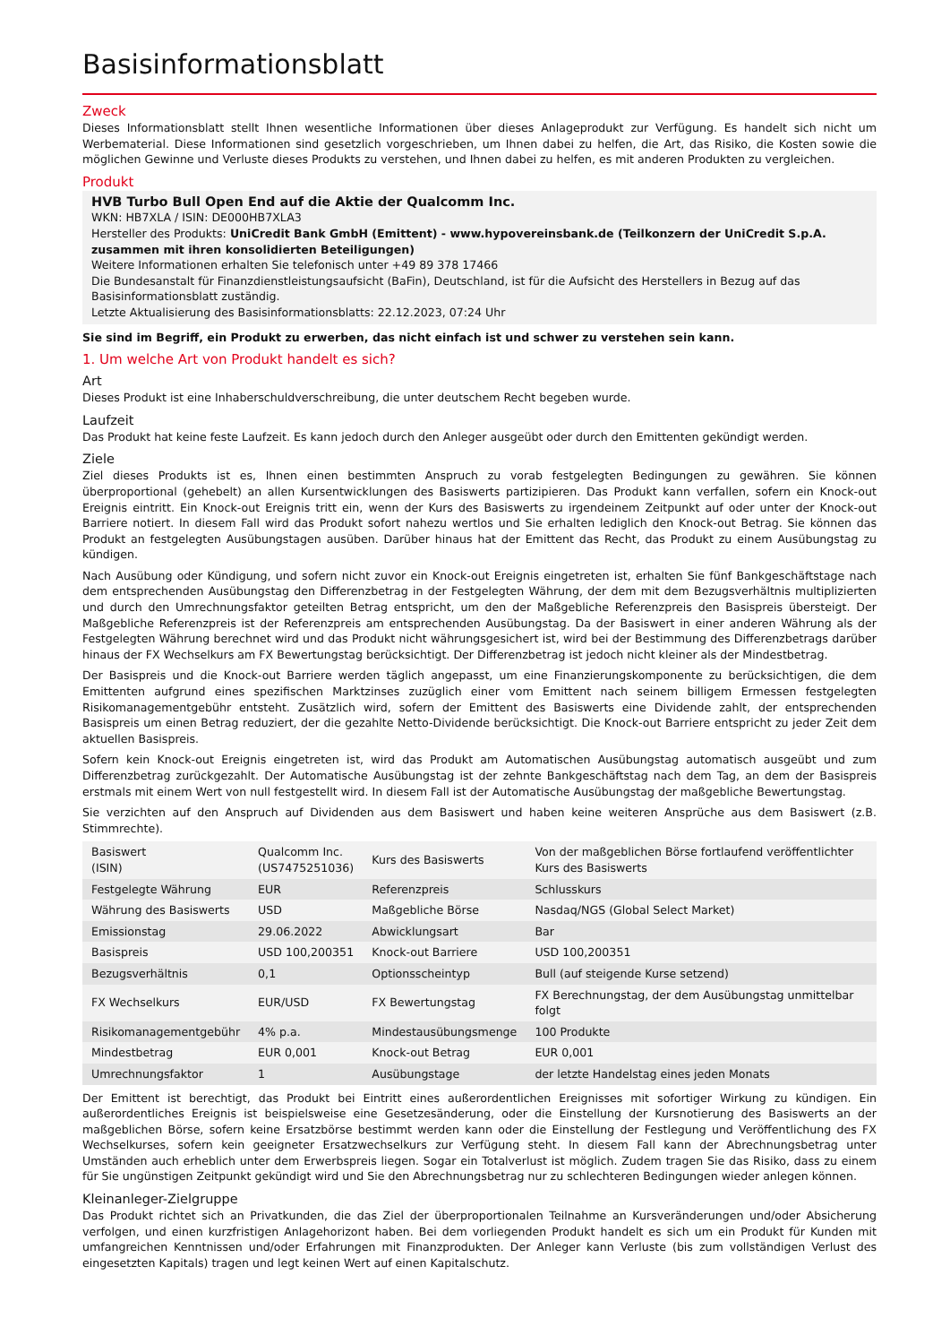Basisinformationsblatt
Zweck
Dieses Informationsblatt stellt Ihnen wesentliche Informationen über dieses Anlageprodukt zur Verfügung. Es handelt sich nicht um Werbematerial. Diese Informationen sind gesetzlich vorgeschrieben, um Ihnen dabei zu helfen, die Art, das Risiko, die Kosten sowie die möglichen Gewinne und Verluste dieses Produkts zu verstehen, und Ihnen dabei zu helfen, es mit anderen Produkten zu vergleichen.
Produkt
HVB Turbo Bull Open End auf die Aktie der Qualcomm Inc.
WKN: HB7XLA / ISIN: DE000HB7XLA3
Hersteller des Produkts: UniCredit Bank GmbH (Emittent) - www.hypovereinsbank.de (Teilkonzern der UniCredit S.p.A. zusammen mit ihren konsolidierten Beteiligungen)
Weitere Informationen erhalten Sie telefonisch unter +49 89 378 17466
Die Bundesanstalt für Finanzdienstleistungsaufsicht (BaFin), Deutschland, ist für die Aufsicht des Herstellers in Bezug auf das Basisinformationsblatt zuständig.
Letzte Aktualisierung des Basisinformationsblatts: 22.12.2023, 07:24 Uhr
Sie sind im Begriff, ein Produkt zu erwerben, das nicht einfach ist und schwer zu verstehen sein kann.
1. Um welche Art von Produkt handelt es sich?
Art
Dieses Produkt ist eine Inhaberschuldverschreibung, die unter deutschem Recht begeben wurde.
Laufzeit
Das Produkt hat keine feste Laufzeit. Es kann jedoch durch den Anleger ausgeübt oder durch den Emittenten gekündigt werden.
Ziele
Ziel dieses Produkts ist es, Ihnen einen bestimmten Anspruch zu vorab festgelegten Bedingungen zu gewähren. Sie können überproportional (gehebelt) an allen Kursentwicklungen des Basiswerts partizipieren. Das Produkt kann verfallen, sofern ein Knock-out Ereignis eintritt. Ein Knock-out Ereignis tritt ein, wenn der Kurs des Basiswerts zu irgendeinem Zeitpunkt auf oder unter der Knock-out Barriere notiert. In diesem Fall wird das Produkt sofort nahezu wertlos und Sie erhalten lediglich den Knock-out Betrag. Sie können das Produkt an festgelegten Ausübungstagen ausüben. Darüber hinaus hat der Emittent das Recht, das Produkt zu einem Ausübungstag zu kündigen.
Nach Ausübung oder Kündigung, und sofern nicht zuvor ein Knock-out Ereignis eingetreten ist, erhalten Sie fünf Bankgeschäftstage nach dem entsprechenden Ausübungstag den Differenzbetrag in der Festgelegten Währung, der dem mit dem Bezugsverhältnis multiplizierten und durch den Umrechnungsfaktor geteilten Betrag entspricht, um den der Maßgebliche Referenzpreis den Basispreis übersteigt. Der Maßgebliche Referenzpreis ist der Referenzpreis am entsprechenden Ausübungstag. Da der Basiswert in einer anderen Währung als der Festgelegten Währung berechnet wird und das Produkt nicht währungsgesichert ist, wird bei der Bestimmung des Differenzbetrags darüber hinaus der FX Wechselkurs am FX Bewertungstag berücksichtigt. Der Differenzbetrag ist jedoch nicht kleiner als der Mindestbetrag.
Der Basispreis und die Knock-out Barriere werden täglich angepasst, um eine Finanzierungskomponente zu berücksichtigen, die dem Emittenten aufgrund eines spezifischen Marktzinses zuzüglich einer vom Emittent nach seinem billigem Ermessen festgelegten Risikomanagementgebühr entsteht. Zusätzlich wird, sofern der Emittent des Basiswerts eine Dividende zahlt, der entsprechenden Basispreis um einen Betrag reduziert, der die gezahlte Netto-Dividende berücksichtigt. Die Knock-out Barriere entspricht zu jeder Zeit dem aktuellen Basispreis.
Sofern kein Knock-out Ereignis eingetreten ist, wird das Produkt am Automatischen Ausübungstag automatisch ausgeübt und zum Differenzbetrag zurückgezahlt. Der Automatische Ausübungstag ist der zehnte Bankgeschäftstag nach dem Tag, an dem der Basispreis erstmals mit einem Wert von null festgestellt wird. In diesem Fall ist der Automatische Ausübungstag der maßgebliche Bewertungstag.
Sie verzichten auf den Anspruch auf Dividenden aus dem Basiswert und haben keine weiteren Ansprüche aus dem Basiswert (z.B. Stimmrechte).
| Basiswert (ISIN) | Qualcomm Inc. (US7475251036) | Kurs des Basiswerts | Von der maßgeblichen Börse fortlaufend veröffentlichter Kurs des Basiswerts |
| Festgelegte Währung | EUR | Referenzpreis | Schlusskurs |
| Währung des Basiswerts | USD | Maßgebliche Börse | Nasdaq/NGS (Global Select Market) |
| Emissionstag | 29.06.2022 | Abwicklungsart | Bar |
| Basispreis | USD 100,200351 | Knock-out Barriere | USD 100,200351 |
| Bezugsverhältnis | 0,1 | Optionsscheintyp | Bull (auf steigende Kurse setzend) |
| FX Wechselkurs | EUR/USD | FX Bewertungstag | FX Berechnungstag, der dem Ausübungstag unmittelbar folgt |
| Risikomanagementgebühr | 4% p.a. | Mindestausübungsmenge | 100 Produkte |
| Mindestbetrag | EUR 0,001 | Knock-out Betrag | EUR 0,001 |
| Umrechnungsfaktor | 1 | Ausübungstage | der letzte Handelstag eines jeden Monats |
Der Emittent ist berechtigt, das Produkt bei Eintritt eines außerordentlichen Ereignisses mit sofortiger Wirkung zu kündigen. Ein außerordentliches Ereignis ist beispielsweise eine Gesetzesänderung, oder die Einstellung der Kursnotierung des Basiswerts an der maßgeblichen Börse, sofern keine Ersatzbörse bestimmt werden kann oder die Einstellung der Festlegung und Veröffentlichung des FX Wechselkurses, sofern kein geeigneter Ersatzwechselkurs zur Verfügung steht. In diesem Fall kann der Abrechnungsbetrag unter Umständen auch erheblich unter dem Erwerbspreis liegen. Sogar ein Totalverlust ist möglich. Zudem tragen Sie das Risiko, dass zu einem für Sie ungünstigen Zeitpunkt gekündigt wird und Sie den Abrechnungsbetrag nur zu schlechteren Bedingungen wieder anlegen können.
Kleinanleger-Zielgruppe
Das Produkt richtet sich an Privatkunden, die das Ziel der überproportionalen Teilnahme an Kursveränderungen und/oder Absicherung verfolgen, und einen kurzfristigen Anlagehorizont haben. Bei dem vorliegenden Produkt handelt es sich um ein Produkt für Kunden mit umfangreichen Kenntnissen und/oder Erfahrungen mit Finanzprodukten. Der Anleger kann Verluste (bis zum vollständigen Verlust des eingesetzten Kapitals) tragen und legt keinen Wert auf einen Kapitalschutz.